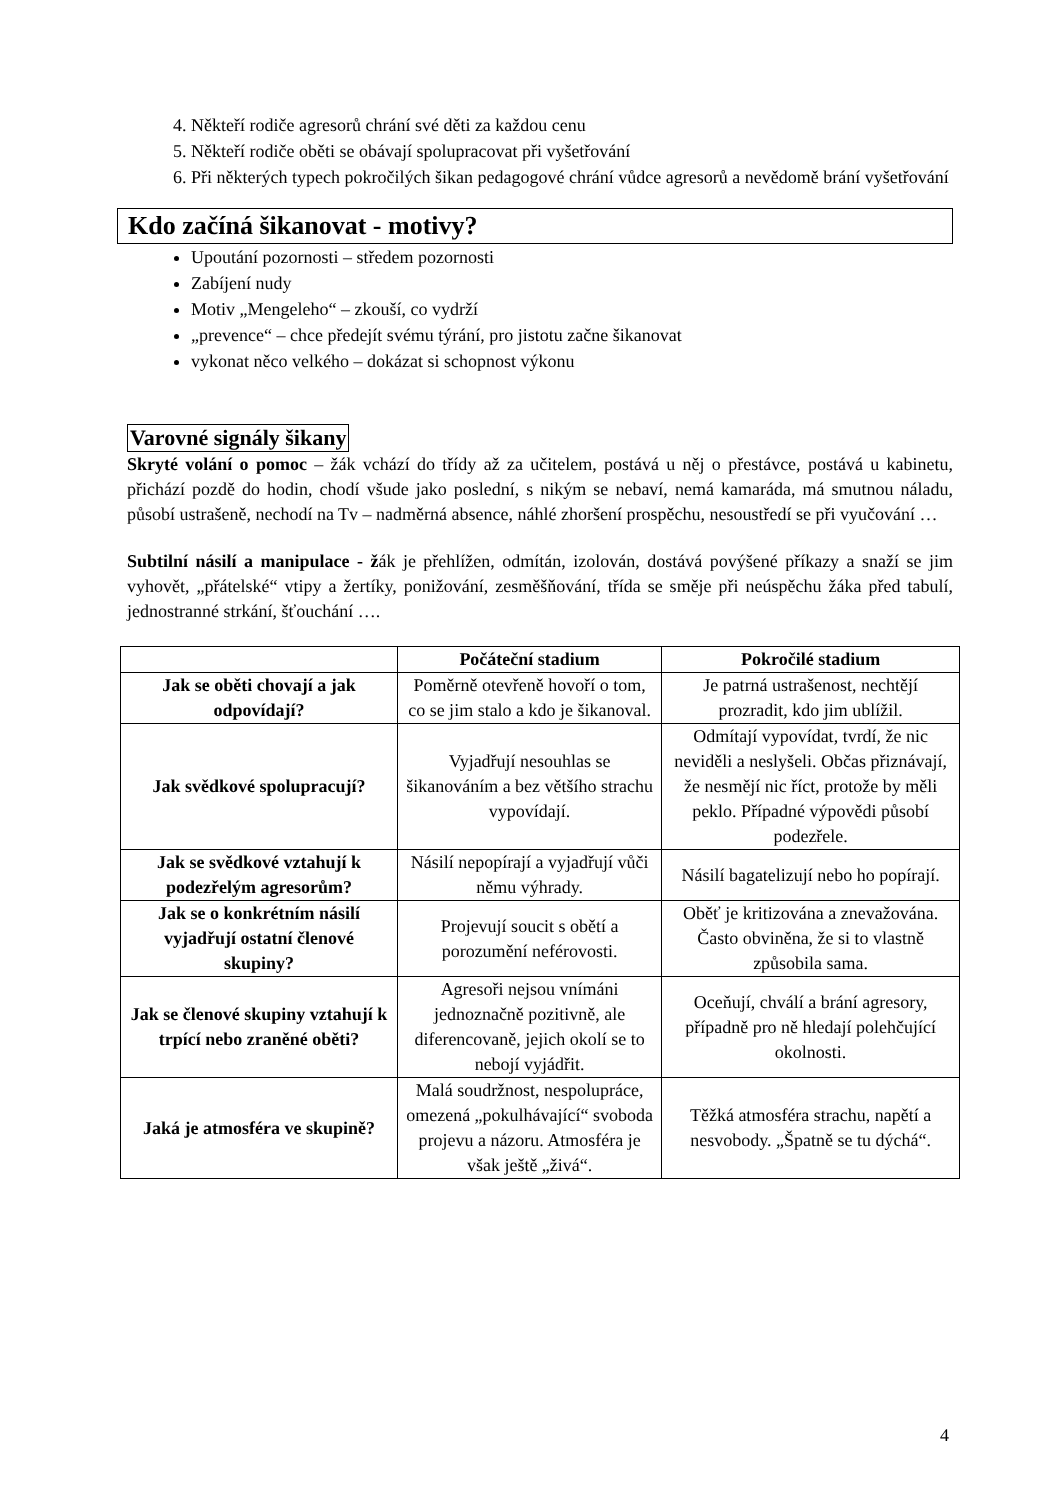4. Někteří rodiče agresorů chrání své děti za každou cenu
5. Někteří rodiče oběti se obávají spolupracovat při vyšetřování
6. Při některých typech pokročilých šikan pedagogové chrání vůdce agresorů a nevědomě brání vyšetřování
Kdo začíná šikanovat - motivy?
Upoutání pozornosti – středem pozornosti
Zabíjení nudy
Motiv „Mengeleho“ – zkouší, co vydrží
„prevence“ – chce předejít svému týrání, pro jistotu začne šikanovat
vykonat něco velkého – dokázat si schopnost výkonu
Varovné signály šikany
Skryté volání o pomoc – žák vchází do třídy až za učitelem, postává u něj o přestávce, postává u kabinetu, přichází pozdě do hodin, chodí všude jako poslední, s nikým se nebaví, nemá kamaráda, má smutnou náladu, působí ustrašeně, nechodí na Tv – nadměrná absence, náhlé zhoršení prospěchu, nesoustředí se při vyučování …
Subtilní násilí a manipulace - žák je přehlížen, odmítán, izolován, dostává povýšené příkazy a snaží se jim vyhovět, „přátelské“ vtipy a žertíky, ponižování, zesměšňování, třída se směje při neúspěchu žáka před tabulí, jednostranné strkání, šťouchání ….
| | Počáteční stadium | Pokročilé stadium |
| --- | --- | --- |
| Jak se oběti chovají a jak odpovídají? | Poměrně otevřeně hovoří o tom, co se jim stalo a kdo je šikanoval. | Je patrná ustrašenost, nechtějí prozradit, kdo jim ublížil. |
| Jak svědkové spolupracují? | Vyjadřují nesouhlas se šikanováním a bez většího strachu vypovídají. | Odmítají vypovídat, tvrdí, že nic neviděli a neslyšeli. Občas přiznávají, že nesmějí nic říct, protože by měli peklo. Případné výpovědi působí podezřele. |
| Jak se svědkové vztahují k podezřelým agresorům? | Násilí nepopírají a vyjadřují vůči němu výhrady. | Násilí bagatelizují nebo ho popírají. |
| Jak se o konkrétním násilí vyjadřují ostatní členové skupiny? | Projevují soucit s obětí a porozumění neférovosti. | Oběť je kritizována a znevažována. Často obviněna, že si to vlastně způsobila sama. |
| Jak se členové skupiny vztahují k trpící nebo zraněné oběti? | Agresoři nejsou vnímáni jednoznačně pozitivně, ale diferencovaně, jejich okolí se to nebojí vyjádřit. | Oceňují, chválí a brání agresory, případně pro ně hledají polehčující okolnosti. |
| Jaká je atmosféra ve skupině? | Malá soudržnost, nespolupráce, omezená „pokulhávající“ svoboda projevu a názoru. Atmosféra je však ještě „živá“. | Těžká atmosféra strachu, napětí a nesvobody. „Špatně se tu dýchá“. |
4